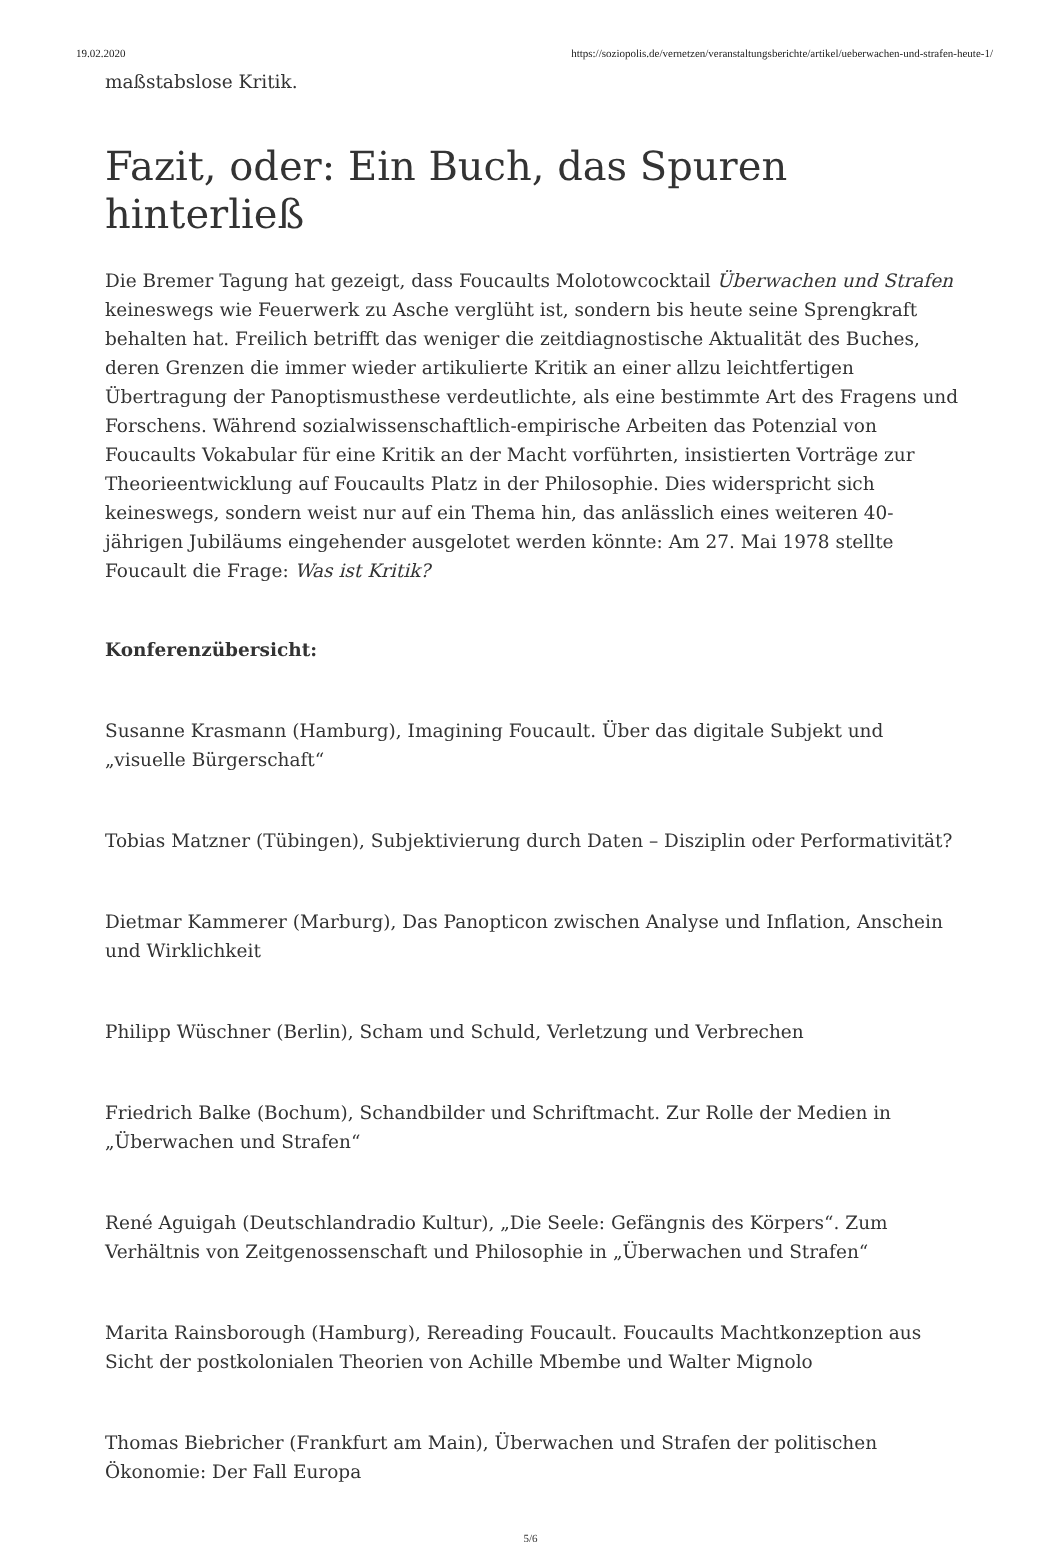19.02.2020 https://soziopolis.de/vernetzen/veranstaltungsberichte/artikel/ueberwachen-und-strafen-heute-1/
maßstabslose Kritik.
Fazit, oder: Ein Buch, das Spuren hinterließ
Die Bremer Tagung hat gezeigt, dass Foucaults Molotowcocktail Überwachen und Strafen keineswegs wie Feuerwerk zu Asche verglüht ist, sondern bis heute seine Sprengkraft behalten hat. Freilich betrifft das weniger die zeitdiagnostische Aktualität des Buches, deren Grenzen die immer wieder artikulierte Kritik an einer allzu leichtfertigen Übertragung der Panoptismusthese verdeutlichte, als eine bestimmte Art des Fragens und Forschens. Während sozialwissenschaftlich-empirische Arbeiten das Potenzial von Foucaults Vokabular für eine Kritik an der Macht vorführten, insistierten Vorträge zur Theorieentwicklung auf Foucaults Platz in der Philosophie. Dies widerspricht sich keineswegs, sondern weist nur auf ein Thema hin, das anlässlich eines weiteren 40-jährigen Jubiläums eingehender ausgelotet werden könnte: Am 27. Mai 1978 stellte Foucault die Frage: Was ist Kritik?
Konferenzübersicht:
Susanne Krasmann (Hamburg), Imagining Foucault. Über das digitale Subjekt und „visuelle Bürgerschaft“
Tobias Matzner (Tübingen), Subjektivierung durch Daten – Disziplin oder Performativität?
Dietmar Kammerer (Marburg), Das Panopticon zwischen Analyse und Inflation, Anschein und Wirklichkeit
Philipp Wüschner (Berlin), Scham und Schuld, Verletzung und Verbrechen
Friedrich Balke (Bochum), Schandbilder und Schriftmacht. Zur Rolle der Medien in „Überwachen und Strafen“
René Aguigah (Deutschlandradio Kultur), „Die Seele: Gefängnis des Körpers“. Zum Verhältnis von Zeitgenossenschaft und Philosophie in „Überwachen und Strafen“
Marita Rainsborough (Hamburg), Rereading Foucault. Foucaults Machtkonzeption aus Sicht der postkolonialen Theorien von Achille Mbembe und Walter Mignolo
Thomas Biebricher (Frankfurt am Main), Überwachen und Strafen der politischen Ökonomie: Der Fall Europa
5/6